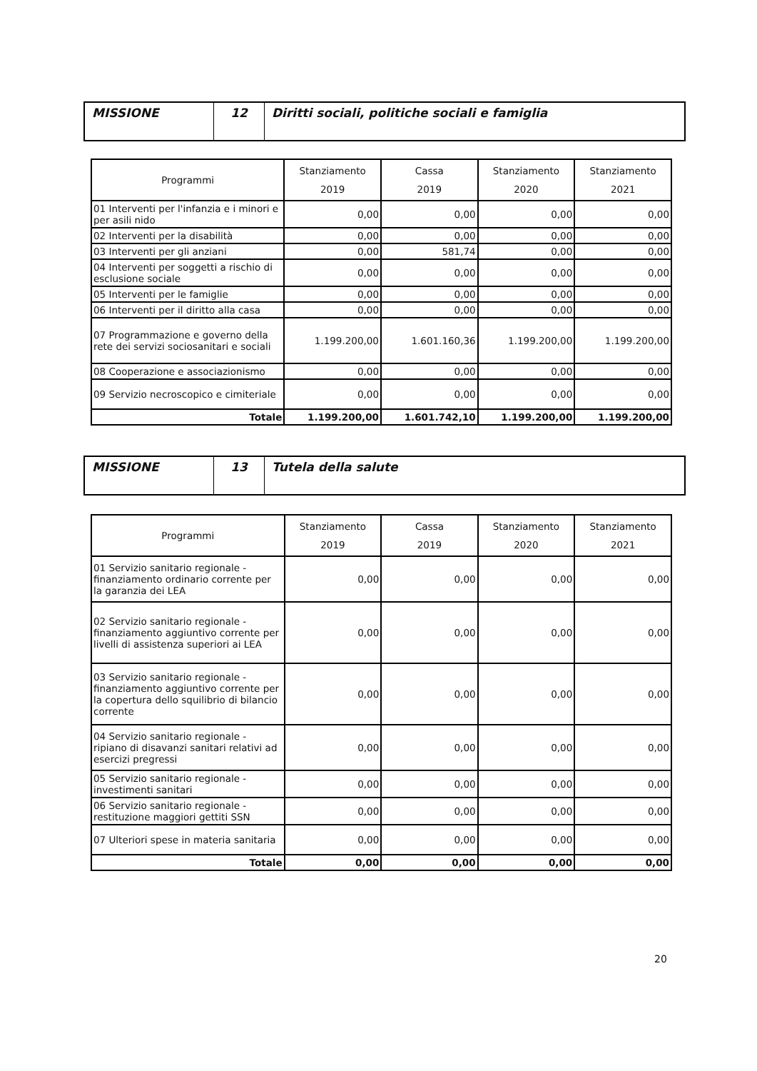| MISSIONE | 12 | Diritti sociali, politiche sociali e famiglia |
| Programmi | Stanziamento 2019 | Cassa 2019 | Stanziamento 2020 | Stanziamento 2021 |
| --- | --- | --- | --- | --- |
| 01 Interventi per l'infanzia e i minori e per asili nido | 0,00 | 0,00 | 0,00 | 0,00 |
| 02 Interventi per la disabilità | 0,00 | 0,00 | 0,00 | 0,00 |
| 03 Interventi per gli anziani | 0,00 | 581,74 | 0,00 | 0,00 |
| 04 Interventi per soggetti a rischio di esclusione sociale | 0,00 | 0,00 | 0,00 | 0,00 |
| 05 Interventi per le famiglie | 0,00 | 0,00 | 0,00 | 0,00 |
| 06 Interventi per il diritto alla casa | 0,00 | 0,00 | 0,00 | 0,00 |
| 07 Programmazione e governo della rete dei servizi sociosanitari e sociali | 1.199.200,00 | 1.601.160,36 | 1.199.200,00 | 1.199.200,00 |
| 08 Cooperazione e associazionismo | 0,00 | 0,00 | 0,00 | 0,00 |
| 09 Servizio necroscopico e cimiteriale | 0,00 | 0,00 | 0,00 | 0,00 |
| Totale | 1.199.200,00 | 1.601.742,10 | 1.199.200,00 | 1.199.200,00 |
| MISSIONE | 13 | Tutela della salute |
| Programmi | Stanziamento 2019 | Cassa 2019 | Stanziamento 2020 | Stanziamento 2021 |
| --- | --- | --- | --- | --- |
| 01 Servizio sanitario regionale - finanziamento ordinario corrente per la garanzia dei LEA | 0,00 | 0,00 | 0,00 | 0,00 |
| 02 Servizio sanitario regionale - finanziamento aggiuntivo corrente per livelli di assistenza superiori ai LEA | 0,00 | 0,00 | 0,00 | 0,00 |
| 03 Servizio sanitario regionale - finanziamento aggiuntivo corrente per la copertura dello squilibrio di bilancio corrente | 0,00 | 0,00 | 0,00 | 0,00 |
| 04 Servizio sanitario regionale - ripiano di disavanzi sanitari relativi ad esercizi pregressi | 0,00 | 0,00 | 0,00 | 0,00 |
| 05 Servizio sanitario regionale - investimenti sanitari | 0,00 | 0,00 | 0,00 | 0,00 |
| 06 Servizio sanitario regionale - restituzione maggiori gettiti SSN | 0,00 | 0,00 | 0,00 | 0,00 |
| 07 Ulteriori spese in materia sanitaria | 0,00 | 0,00 | 0,00 | 0,00 |
| Totale | 0,00 | 0,00 | 0,00 | 0,00 |
20